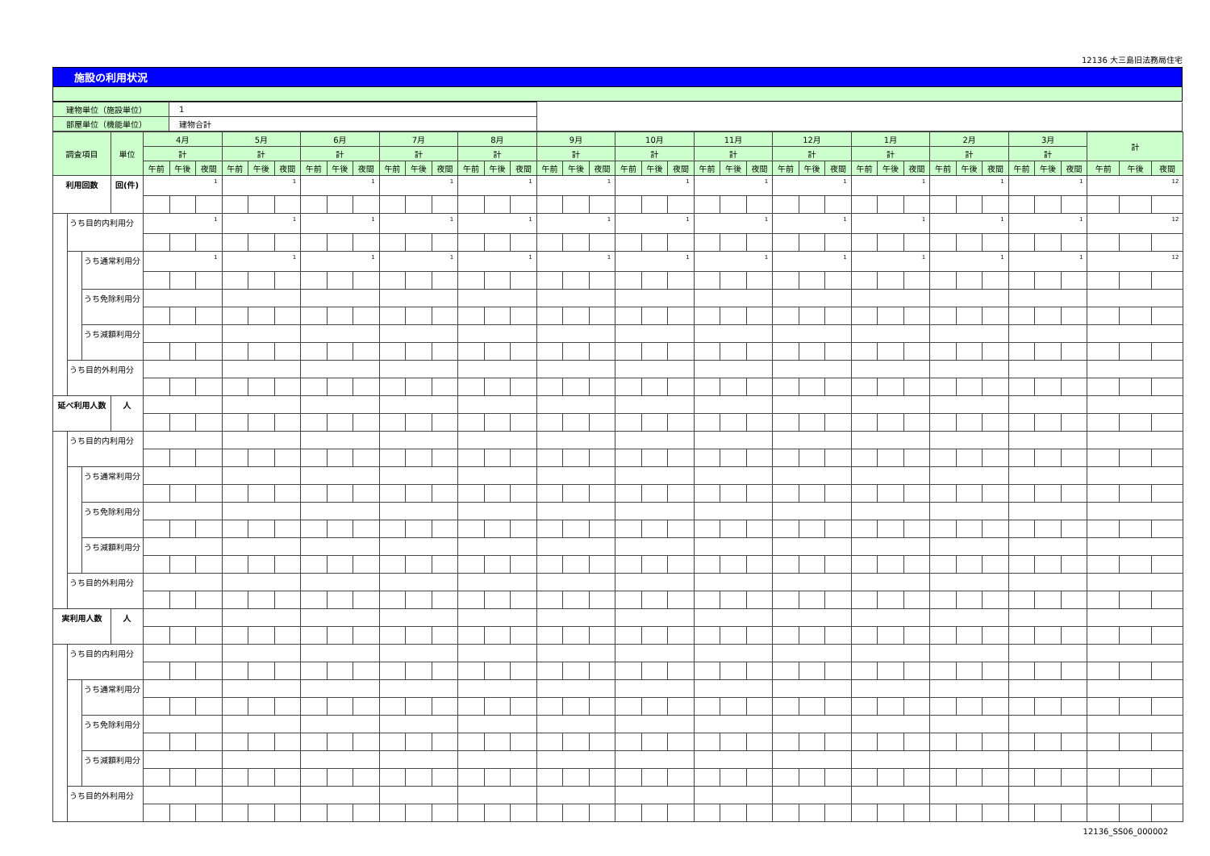12136 大三島旧法務局住宅
施設の利用状況
| 建物単位（施設単位） | 1 | |
| 部屋単位（機能単位） | 建物合計 | |
| 調査項目 | | | 単位 | 4月 | | | 5月 | | | 6月 | | | 7月 | | | 8月 | | | 9月 | | | 10月 | | | 11月 | | | 12月 | | | 1月 | | | 2月 | | | 3月 | | | 計 | | |
| --- | --- | --- | --- | --- | --- | --- | --- | --- | --- | --- | --- | --- | --- | --- | --- | --- | --- | --- | --- | --- | --- | --- | --- | --- | --- | --- | --- | --- | --- | --- | --- | --- | --- | --- | --- | --- | --- | --- | --- | --- | --- | --- |
| | | | | 計 | | | 計 | | | 計 | | | 計 | | | 計 | | | 計 | | | 計 | | | 計 | | | 計 | | | 計 | | | 計 | | | 計 | | | | | |
| | | | | 午前 | 午後 | 夜間 | 午前 | 午後 | 夜間 | 午前 | 午後 | 夜間 | 午前 | 午後 | 夜間 | 午前 | 午後 | 夜間 | 午前 | 午後 | 夜間 | 午前 | 午後 | 夜間 | 午前 | 午後 | 夜間 | 午前 | 午後 | 夜間 | 午前 | 午後 | 夜間 | 午前 | 午後 | 夜間 | 午前 | 午後 | 夜間 | 午前 | 午後 | 夜間 |
| 利用回数 | | | 回(件) | 1 | | | 1 | | | 1 | | | 1 | | | 1 | | | 1 | | | 1 | | | 1 | | | 1 | | | 1 | | | 1 | | | 1 | | | 12 | | |
| | うち目的内利用分 | | | 1 | | | 1 | | | 1 | | | 1 | | | 1 | | | 1 | | | 1 | | | 1 | | | 1 | | | 1 | | | 1 | | | 1 | | | 12 | | |
| | | うち通常利用分 | | 1 | | | 1 | | | 1 | | | 1 | | | 1 | | | 1 | | | 1 | | | 1 | | | 1 | | | 1 | | | 1 | | | 1 | | | 12 | | |
| | | うち免除利用分 | | | | | | | | | | | | | | | | | | | | | | | | | | | | | | | | | | | | | | | | |
| | | うち減額利用分 | | | | | | | | | | | | | | | | | | | | | | | | | | | | | | | | | | | | | | | | |
| | うち目的外利用分 | | | | | | | | | | | | | | | | | | | | | | | | | | | | | | | | | | | | | | | | | |
| 延べ利用人数 | | | 人 | | | | | | | | | | | | | | | | | | | | | | | | | | | | | | | | | | | | | | | |
| | うち目的内利用分 | | | | | | | | | | | | | | | | | | | | | | | | | | | | | | | | | | | | | | | | | |
| | | うち通常利用分 | | | | | | | | | | | | | | | | | | | | | | | | | | | | | | | | | | | | | | | | |
| | | うち免除利用分 | | | | | | | | | | | | | | | | | | | | | | | | | | | | | | | | | | | | | | | | |
| | | うち減額利用分 | | | | | | | | | | | | | | | | | | | | | | | | | | | | | | | | | | | | | | | | |
| | うち目的外利用分 | | | | | | | | | | | | | | | | | | | | | | | | | | | | | | | | | | | | | | | | | |
| 実利用人数 | | | 人 | | | | | | | | | | | | | | | | | | | | | | | | | | | | | | | | | | | | | | | |
| | うち目的内利用分 | | | | | | | | | | | | | | | | | | | | | | | | | | | | | | | | | | | | | | | | | |
| | | うち通常利用分 | | | | | | | | | | | | | | | | | | | | | | | | | | | | | | | | | | | | | | | | |
| | | うち免除利用分 | | | | | | | | | | | | | | | | | | | | | | | | | | | | | | | | | | | | | | | | |
| | | うち減額利用分 | | | | | | | | | | | | | | | | | | | | | | | | | | | | | | | | | | | | | | | | |
| | うち目的外利用分 | | | | | | | | | | | | | | | | | | | | | | | | | | | | | | | | | | | | | | | | | |
12136_SS06_000002